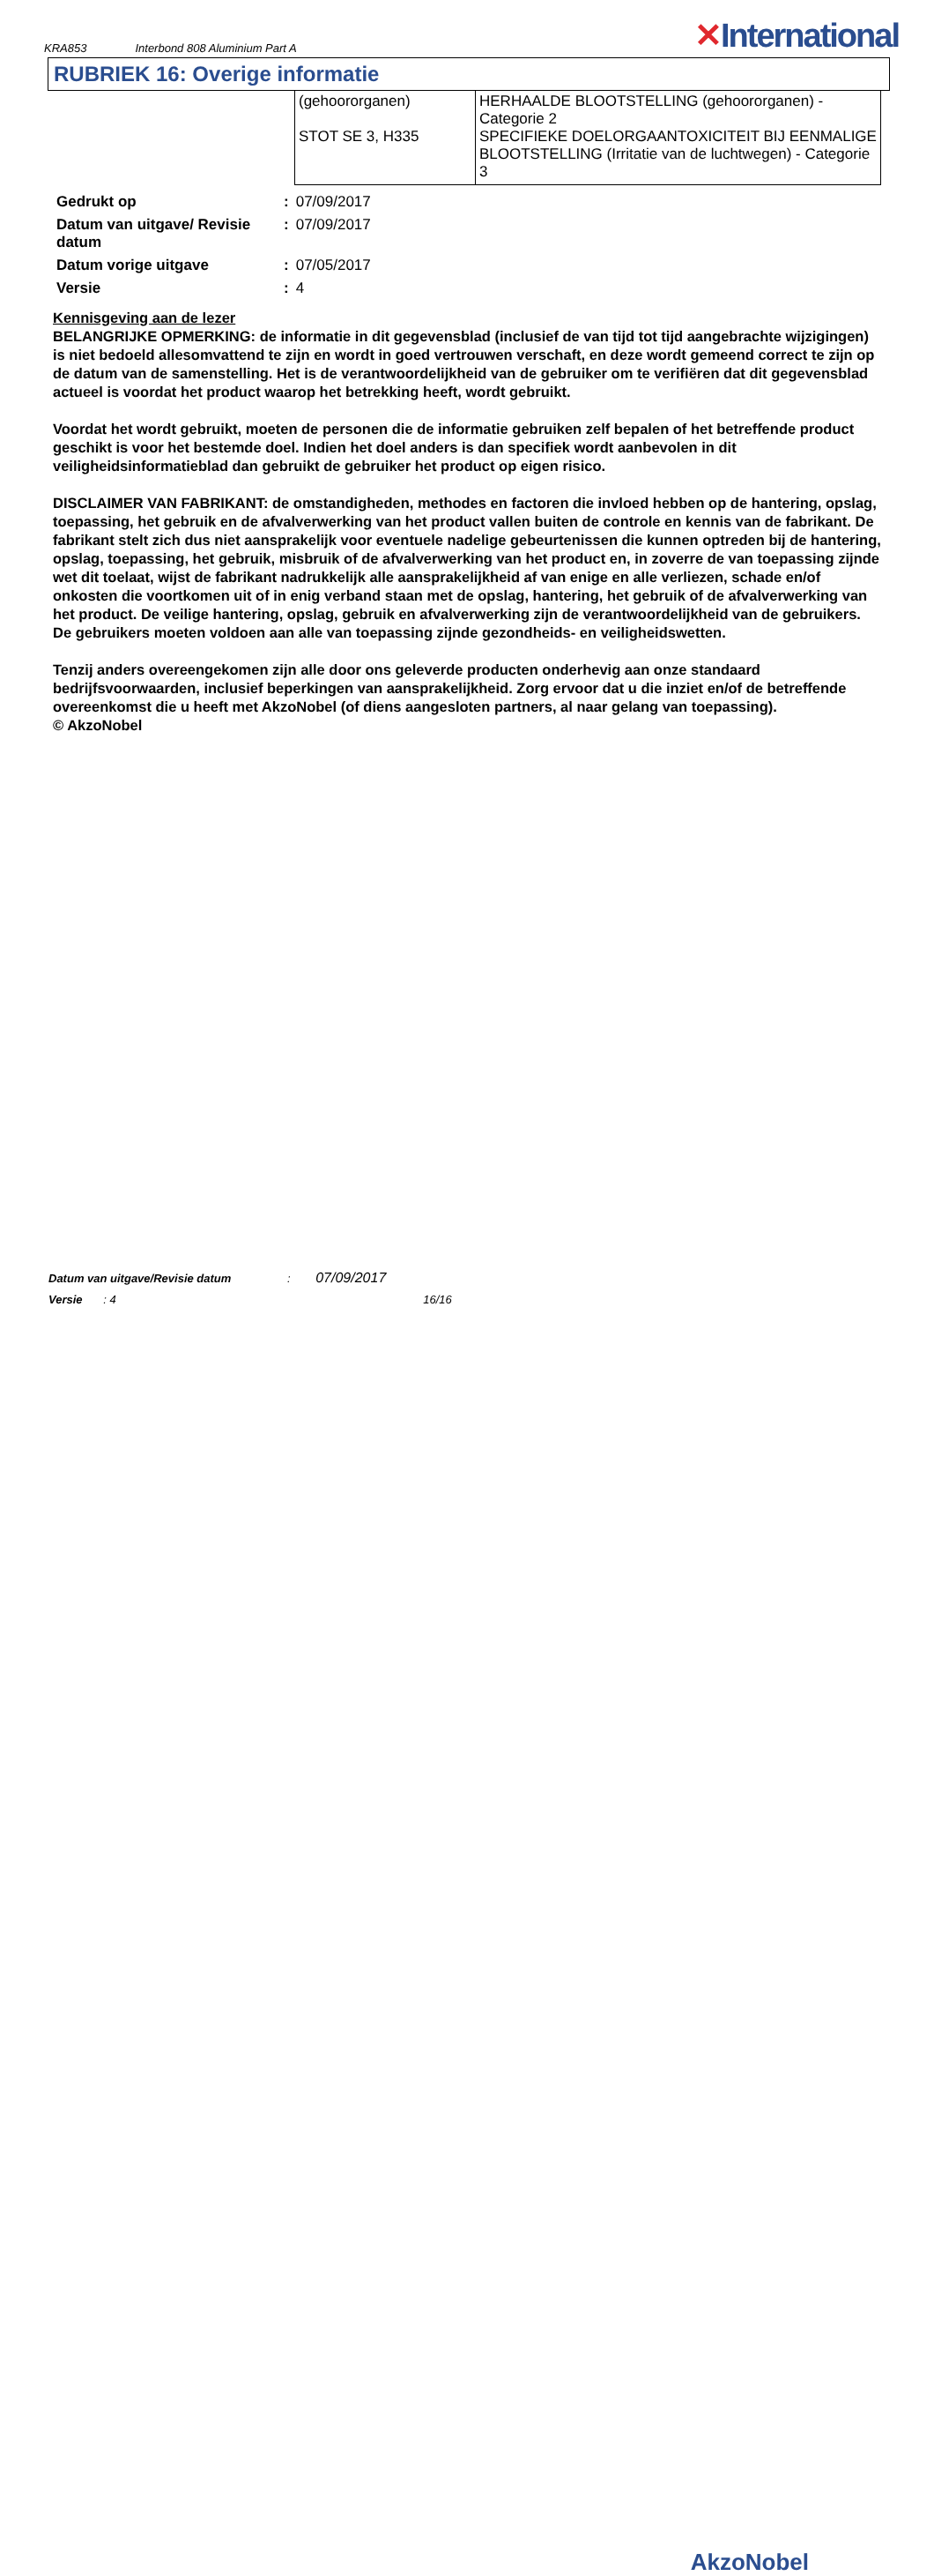KRA853 Interbond 808 Aluminium Part A
✕International
RUBRIEK 16: Overige informatie
| (gehoororganen) STOT SE 3, H335 | HERHAALDE BLOOTSTELLING (gehoororganen) - Categorie 2 SPECIFIEKE DOELORGAANTOXICITEIT BIJ EENMALIGE BLOOTSTELLING (Irritatie van de luchtwegen) - Categorie 3 |
| Gedrukt op | : | 07/09/2017 |
| Datum van uitgave/ Revisie datum | : | 07/09/2017 |
| Datum vorige uitgave | : | 07/05/2017 |
| Versie | : | 4 |
Kennisgeving aan de lezer
BELANGRIJKE OPMERKING: de informatie in dit gegevensblad (inclusief de van tijd tot tijd aangebrachte wijzigingen) is niet bedoeld allesomvattend te zijn en wordt in goed vertrouwen verschaft, en deze wordt gemeend correct te zijn op de datum van de samenstelling. Het is de verantwoordelijkheid van de gebruiker om te verifiëren dat dit gegevensblad actueel is voordat het product waarop het betrekking heeft, wordt gebruikt.
Voordat het wordt gebruikt, moeten de personen die de informatie gebruiken zelf bepalen of het betreffende product geschikt is voor het bestemde doel. Indien het doel anders is dan specifiek wordt aanbevolen in dit veiligheidsinformatieblad dan gebruikt de gebruiker het product op eigen risico.
DISCLAIMER VAN FABRIKANT: de omstandigheden, methodes en factoren die invloed hebben op de hantering, opslag, toepassing, het gebruik en de afvalverwerking van het product vallen buiten de controle en kennis van de fabrikant. De fabrikant stelt zich dus niet aansprakelijk voor eventuele nadelige gebeurtenissen die kunnen optreden bij de hantering, opslag, toepassing, het gebruik, misbruik of de afvalverwerking van het product en, in zoverre de van toepassing zijnde wet dit toelaat, wijst de fabrikant nadrukkelijk alle aansprakelijkheid af van enige en alle verliezen, schade en/of onkosten die voortkomen uit of in enig verband staan met de opslag, hantering, het gebruik of de afvalverwerking van het product. De veilige hantering, opslag, gebruik en afvalverwerking zijn de verantwoordelijkheid van de gebruikers. De gebruikers moeten voldoen aan alle van toepassing zijnde gezondheids- en veiligheidswetten.
Tenzij anders overeengekomen zijn alle door ons geleverde producten onderhevig aan onze standaard bedrijfsvoorwaarden, inclusief beperkingen van aansprakelijkheid. Zorg ervoor dat u die inziet en/of de betreffende overeenkomst die u heeft met AkzoNobel (of diens aangesloten partners, al naar gelang van toepassing).
© AkzoNobel
Datum van uitgave/Revisie datum : 07/09/2017
Versie : 4 16/16
AkzoNobel